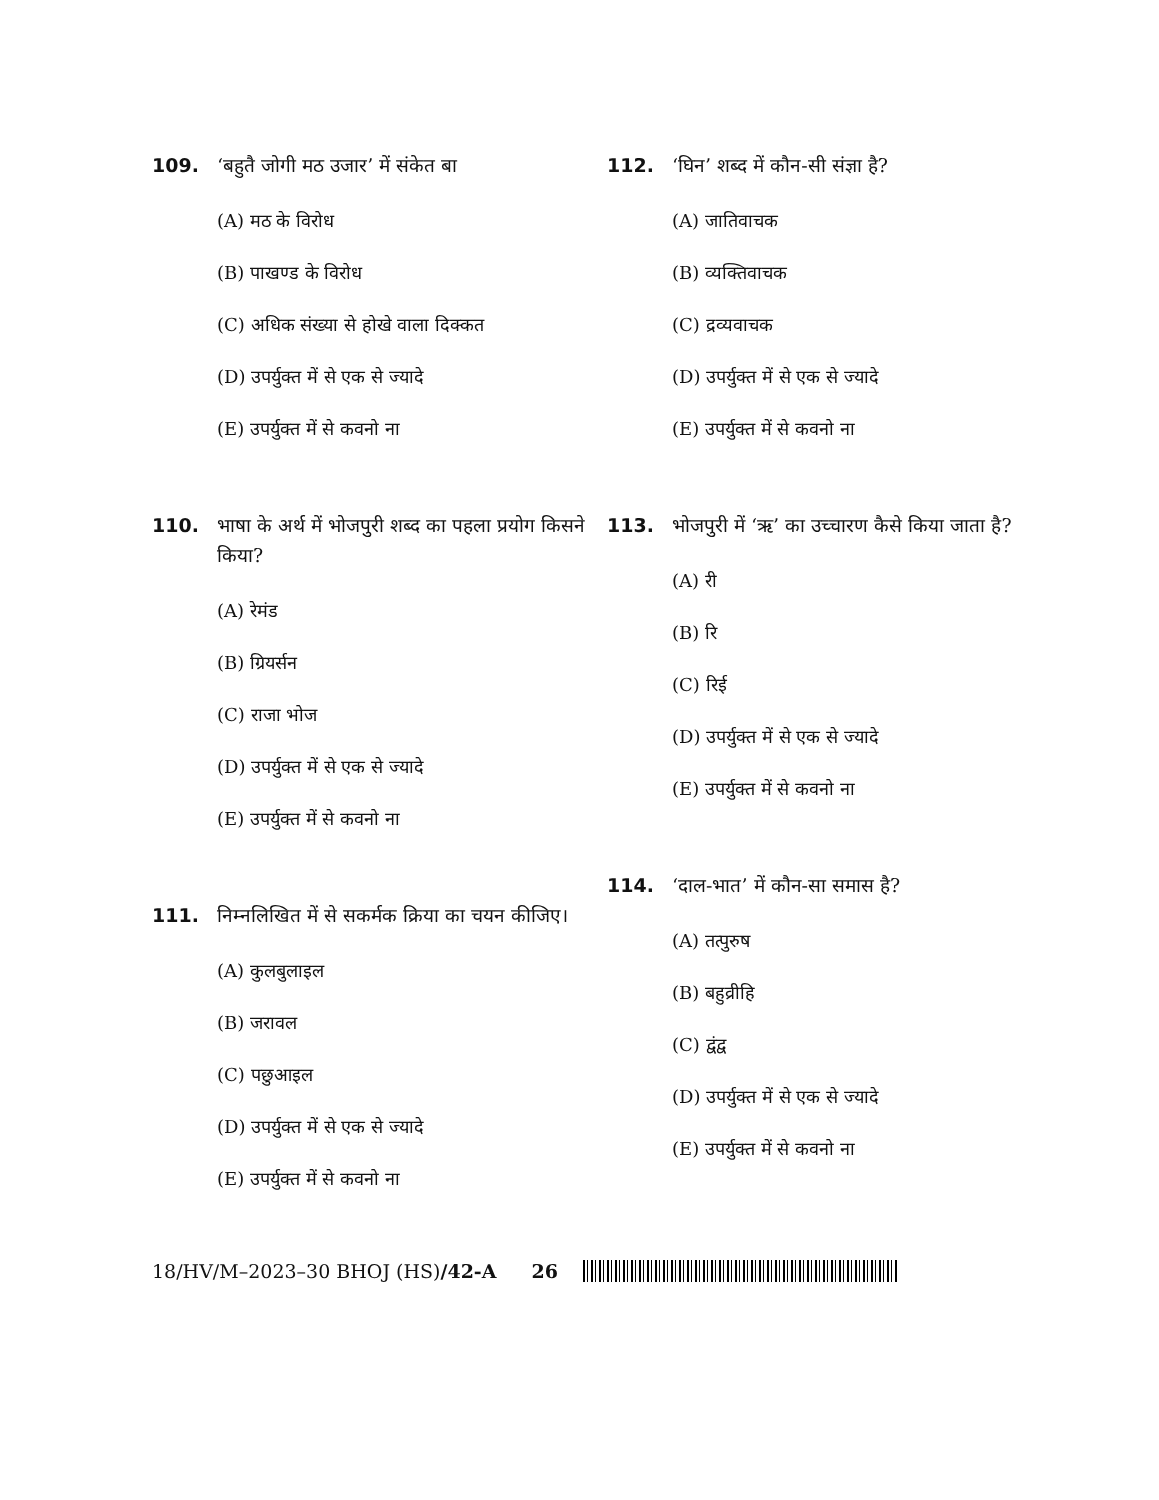109. ‘बहुतै जोगी मठ उजार’ में संकेत बा
(A) मठ के विरोध
(B) पाखण्ड के विरोध
(C) अधिक संख्या से होखे वाला दिक्कत
(D) उपर्युक्त में से एक से ज्यादे
(E) उपर्युक्त में से कवनो ना
110. भाषा के अर्थ में भोजपुरी शब्द का पहला प्रयोग किसने किया?
(A) रेमंड
(B) ग्रियर्सन
(C) राजा भोज
(D) उपर्युक्त में से एक से ज्यादे
(E) उपर्युक्त में से कवनो ना
111. निम्नलिखित में से सकर्मक क्रिया का चयन कीजिए।
(A) कुलबुलाइल
(B) जरावल
(C) पछुआइल
(D) उपर्युक्त में से एक से ज्यादे
(E) उपर्युक्त में से कवनो ना
112. ‘घिन’ शब्द में कौन-सी संज्ञा है?
(A) जातिवाचक
(B) व्यक्तिवाचक
(C) द्रव्यवाचक
(D) उपर्युक्त में से एक से ज्यादे
(E) उपर्युक्त में से कवनो ना
113. भोजपुरी में ‘ऋ’ का उच्चारण कैसे किया जाता है?
(A) री
(B) रि
(C) रिई
(D) उपर्युक्त में से एक से ज्यादे
(E) उपर्युक्त में से कवनो ना
114. ‘दाल-भात’ में कौन-सा समास है?
(A) तत्पुरुष
(B) बहुव्रीहि
(C) द्वंद्व
(D) उपर्युक्त में से एक से ज्यादे
(E) उपर्युक्त में से कवनो ना
18/HV/M–2023–30 BHOJ (HS)/42-A 26